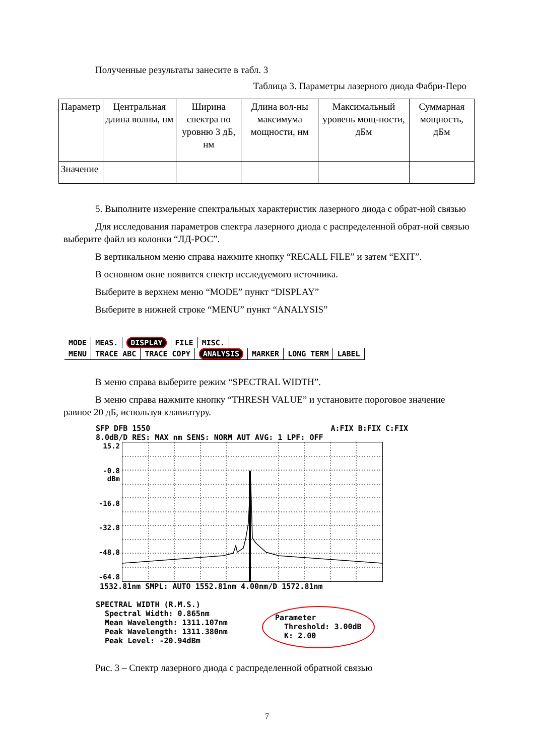Полученные результаты занесите в табл. 3
Таблица 3. Параметры лазерного диода Фабри-Перо
| Параметр | Центральная длина волны, нм | Ширина спектра по уровню 3 дБ, нм | Длина вол-ны максимума мощности, нм | Максимальный уровень мощ-ности, дБм | Суммарная мощность, дБм |
| Значение | | | | | |
5. Выполните измерение спектральных характеристик лазерного диода с обрат-ной связью
Для исследования параметров спектра лазерного диода с распределенной обрат-ной связью выберите файл из колонки “ЛД-РОС”.
В вертикальном меню справа нажмите кнопку “RECALL FILE” и затем “EXIT”.
В основном окне появится спектр исследуемого источника.
Выберите в верхнем меню “MODE” пункт “DISPLAY”
Выберите в нижней строке “MENU” пункт “ANALYSIS”
| MODE | MEAS. | DISPLAY | FILE | MISC. |
| MENU | TRACE ABC | TRACE COPY | ANALYSIS | MARKER | LONG TERM | LABEL |
В меню справа выберите режим “SPECTRAL WIDTH”.
В меню справа нажмите кнопку “THRESH VALUE” и установите пороговое значение равное 20 дБ, используя клавиатуру.
SFP DFB 1550 A:FIX B:FIX C:FIX
8.0dB/D RES: MAX nm SENS: NORM AUT AVG: 1 LPF: OFF
15.2
-0.8 dBm
-16.8
-32.8
-48.8
-64.8
1532.81nm SMPL: AUTO 1552.81nm 4.00nm/D 1572.81nm
SPECTRAL WIDTH (R.M.S.)
Spectral Width: 0.865nm
Mean Wavelength: 1311.107nm
Peak Wavelength: 1311.380nm
Peak Level: -20.94dBm
Parameter
Threshold: 3.00dB
K: 2.00
Рис. 3 – Спектр лазерного диода с распределенной обратной связью
7